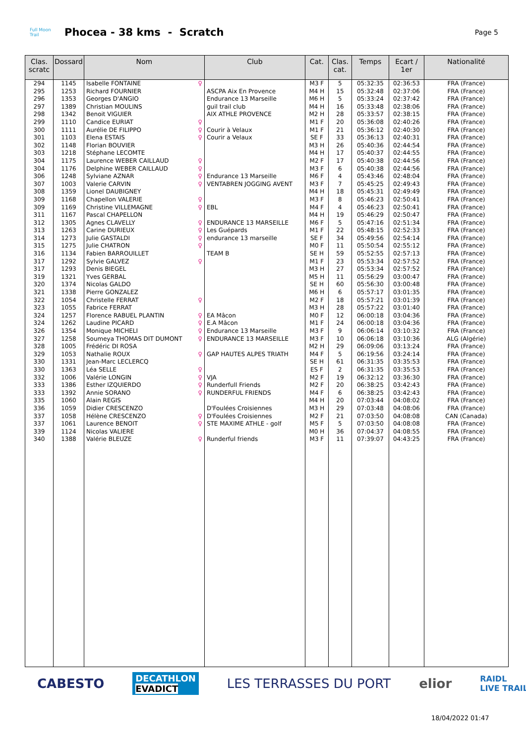Full Moon Trail
Phocea - 38 kms - Scratch
Page 5
| Clas. scratc | Dossard | Nom | Club | Cat. | Clas. cat. | Temps | Ecart / 1er | Nationalité |
| --- | --- | --- | --- | --- | --- | --- | --- | --- |
| 294 | 1145 | Isabelle FONTAINE ♀ | | M3 F | 5 | 05:32:35 | 02:36:53 | FRA (France) |
| 295 | 1253 | Richard FOURNIER | ASCPA Aix En Provence | M4 H | 15 | 05:32:48 | 02:37:06 | FRA (France) |
| 296 | 1353 | Georges D'ANGIO | Endurance 13 Marseille | M6 H | 5 | 05:33:24 | 02:37:42 | FRA (France) |
| 297 | 1389 | Christian MOULINS | guil trail club | M4 H | 16 | 05:33:48 | 02:38:06 | FRA (France) |
| 298 | 1342 | Benoit VIGUIER | AIX ATHLE PROVENCE | M2 H | 28 | 05:33:57 | 02:38:15 | FRA (France) |
| 299 | 1110 | Candice EURIAT ♀ | | M1 F | 20 | 05:36:08 | 02:40:26 | FRA (France) |
| 300 | 1111 | Aurélie DE FILIPPO ♀ | Courir à Velaux | M1 F | 21 | 05:36:12 | 02:40:30 | FRA (France) |
| 301 | 1103 | Elena ESTAIS ♀ | Courir a Velaux | SE F | 33 | 05:36:13 | 02:40:31 | FRA (France) |
| 302 | 1148 | Florian BOUVIER | | M3 H | 26 | 05:40:36 | 02:44:54 | FRA (France) |
| 303 | 1218 | Stéphane LECOMTE | | M4 H | 17 | 05:40:37 | 02:44:55 | FRA (France) |
| 304 | 1175 | Laurence WEBER CAILLAUD ♀ | | M2 F | 17 | 05:40:38 | 02:44:56 | FRA (France) |
| 304 | 1176 | Delphine WEBER CAILLAUD ♀ | | M3 F | 6 | 05:40:38 | 02:44:56 | FRA (France) |
| 306 | 1248 | Sylviane AZNAR ♀ | Endurance 13 Marseille | M6 F | 4 | 05:43:46 | 02:48:04 | FRA (France) |
| 307 | 1003 | Valerie CARVIN ♀ | VENTABREN JOGGING AVENT | M3 F | 7 | 05:45:25 | 02:49:43 | FRA (France) |
| 308 | 1359 | Lionel DAUBIGNEY | | M4 H | 18 | 05:45:31 | 02:49:49 | FRA (France) |
| 309 | 1168 | Chapellon VALERIE ♀ | | M3 F | 8 | 05:46:23 | 02:50:41 | FRA (France) |
| 309 | 1169 | Christine VILLEMAGNE ♀ | EBL | M4 F | 4 | 05:46:23 | 02:50:41 | FRA (France) |
| 311 | 1167 | Pascal CHAPELLON | | M4 H | 19 | 05:46:29 | 02:50:47 | FRA (France) |
| 312 | 1305 | Agnes CLAVELLY ♀ | ENDURANCE 13 MARSEILLE | M6 F | 5 | 05:47:16 | 02:51:34 | FRA (France) |
| 313 | 1263 | Carine DURIEUX ♀ | Les Guépards | M1 F | 22 | 05:48:15 | 02:52:33 | FRA (France) |
| 314 | 1273 | Julie GASTALDI ♀ | endurance 13 marseille | SE F | 34 | 05:49:56 | 02:54:14 | FRA (France) |
| 315 | 1275 | Julie CHATRON ♀ | | M0 F | 11 | 05:50:54 | 02:55:12 | FRA (France) |
| 316 | 1134 | Fabien BARROUILLET | TEAM B | SE H | 59 | 05:52:55 | 02:57:13 | FRA (France) |
| 317 | 1292 | Sylvie GALVEZ ♀ | | M1 F | 23 | 05:53:34 | 02:57:52 | FRA (France) |
| 317 | 1293 | Denis BIEGEL | | M3 H | 27 | 05:53:34 | 02:57:52 | FRA (France) |
| 319 | 1321 | Yves GERBAL | | M5 H | 11 | 05:56:29 | 03:00:47 | FRA (France) |
| 320 | 1374 | Nicolas GALDO | | SE H | 60 | 05:56:30 | 03:00:48 | FRA (France) |
| 321 | 1338 | Pierre GONZALEZ | | M6 H | 6 | 05:57:17 | 03:01:35 | FRA (France) |
| 322 | 1054 | Christelle FERRAT ♀ | | M2 F | 18 | 05:57:21 | 03:01:39 | FRA (France) |
| 323 | 1055 | Fabrice FERRAT | | M3 H | 28 | 05:57:22 | 03:01:40 | FRA (France) |
| 324 | 1257 | Florence RABUEL PLANTIN ♀ | EA Mâcon | M0 F | 12 | 06:00:18 | 03:04:36 | FRA (France) |
| 324 | 1262 | Laudine PICARD ♀ | E.A Mâcon | M1 F | 24 | 06:00:18 | 03:04:36 | FRA (France) |
| 326 | 1354 | Monique MICHELI ♀ | Endurance 13 Marseille | M3 F | 9 | 06:06:14 | 03:10:32 | FRA (France) |
| 327 | 1258 | Soumeya THOMAS DIT DUMONT ♀ | ENDURANCE 13 MARSEILLE | M3 F | 10 | 06:06:18 | 03:10:36 | ALG (Algérie) |
| 328 | 1005 | Frédéric DI ROSA | | M2 H | 29 | 06:09:06 | 03:13:24 | FRA (France) |
| 329 | 1053 | Nathalie ROUX ♀ | GAP HAUTES ALPES TRIATH | M4 F | 5 | 06:19:56 | 03:24:14 | FRA (France) |
| 330 | 1331 | Jean-Marc LECLERCQ | | SE H | 61 | 06:31:35 | 03:35:53 | FRA (France) |
| 330 | 1363 | Léa SELLE ♀ | | ES F | 2 | 06:31:35 | 03:35:53 | FRA (France) |
| 332 | 1006 | Valérie LONGIN ♀ | VJA | M2 F | 19 | 06:32:12 | 03:36:30 | FRA (France) |
| 333 | 1386 | Esther IZQUIERDO ♀ | Runderfull Friends | M2 F | 20 | 06:38:25 | 03:42:43 | FRA (France) |
| 333 | 1392 | Annie SORANO ♀ | RUNDERFUL FRIENDS | M4 F | 6 | 06:38:25 | 03:42:43 | FRA (France) |
| 335 | 1060 | Alain REGIS | | M4 H | 20 | 07:03:44 | 04:08:02 | FRA (France) |
| 336 | 1059 | Didier CRESCENZO | D'Foulées Croisiennes | M3 H | 29 | 07:03:48 | 04:08:06 | FRA (France) |
| 337 | 1058 | Hélène CRESCENZO ♀ | D'Foulées Croisiennes | M2 F | 21 | 07:03:50 | 04:08:08 | CAN (Canada) |
| 337 | 1061 | Laurence BENOIT ♀ | STE MAXIME ATHLE - golf | M5 F | 5 | 07:03:50 | 04:08:08 | FRA (France) |
| 339 | 1124 | Nicolas VALIERE | | M0 H | 36 | 07:04:37 | 04:08:55 | FRA (France) |
| 340 | 1388 | Valérie BLEUZE ♀ | Runderful friends | M3 F | 11 | 07:39:07 | 04:43:25 | FRA (France) |
CABESTO DECATHLON
EVADICT LES TERRASSES DU PORT elior RAIDL
LIVE TRAIL
18/04/2022 01:47